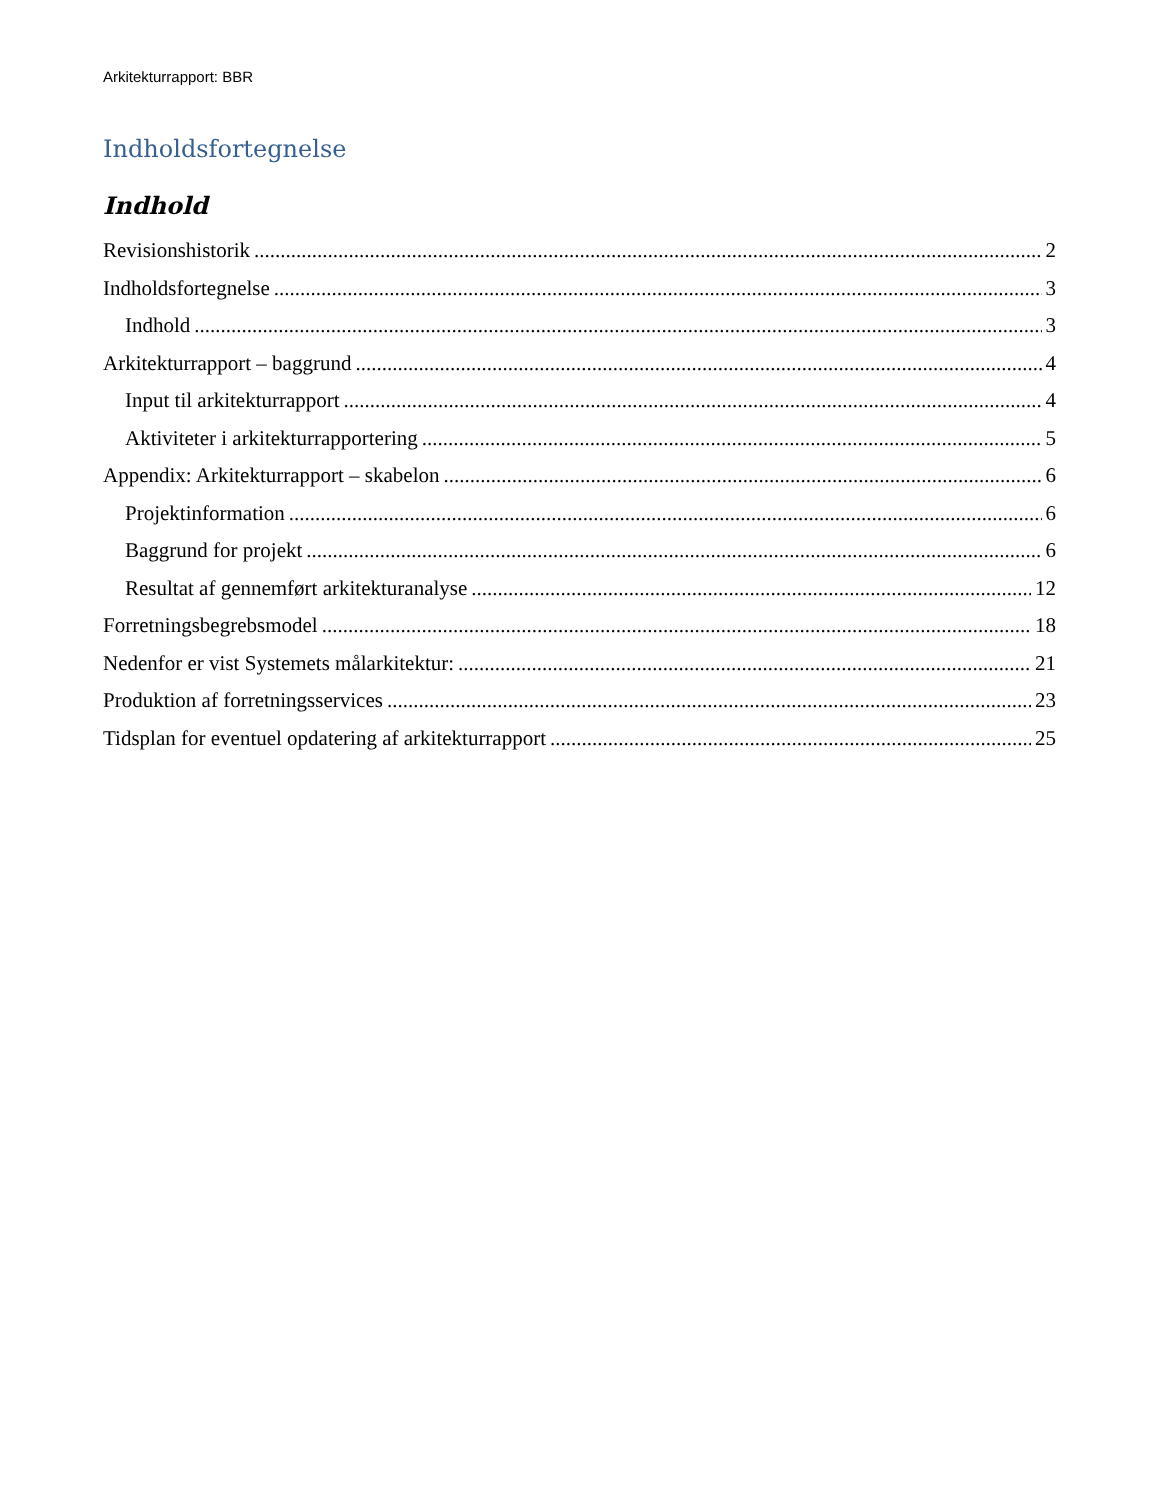Arkitekturrapport: BBR
Indholdsfortegnelse
Indhold
Revisionshistorik 2
Indholdsfortegnelse 3
Indhold 3
Arkitekturrapport – baggrund 4
Input til arkitekturrapport 4
Aktiviteter i arkitekturrapportering 5
Appendix: Arkitekturrapport – skabelon 6
Projektinformation 6
Baggrund for projekt 6
Resultat af gennemført arkitekturanalyse 12
Forretningsbegrebsmodel 18
Nedenfor er vist Systemets målarkitektur: 21
Produktion af forretningsservices 23
Tidsplan for eventuel opdatering af arkitekturrapport 25